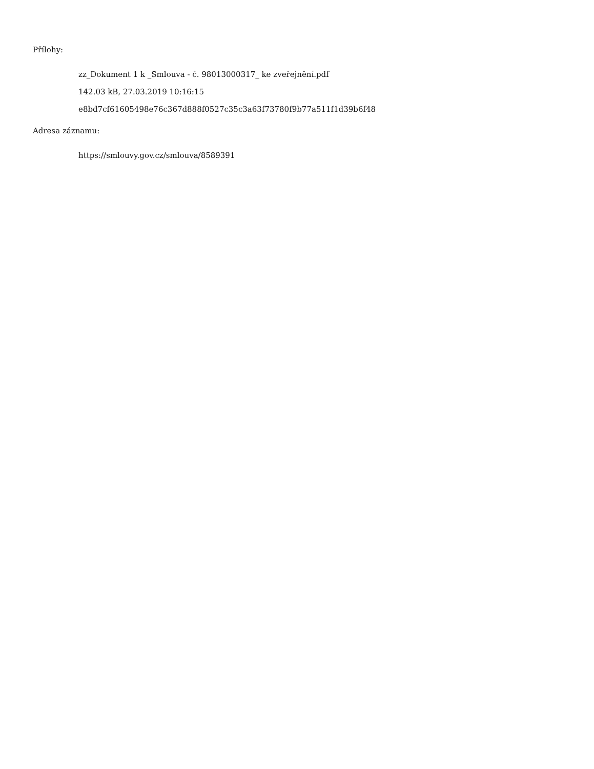Přílohy:
zz_Dokument 1 k _Smlouva - č. 98013000317_ ke zveřejnění.pdf
142.03 kB, 27.03.2019 10:16:15
e8bd7cf61605498e76c367d888f0527c35c3a63f73780f9b77a511f1d39b6f48
Adresa záznamu:
https://smlouvy.gov.cz/smlouva/8589391